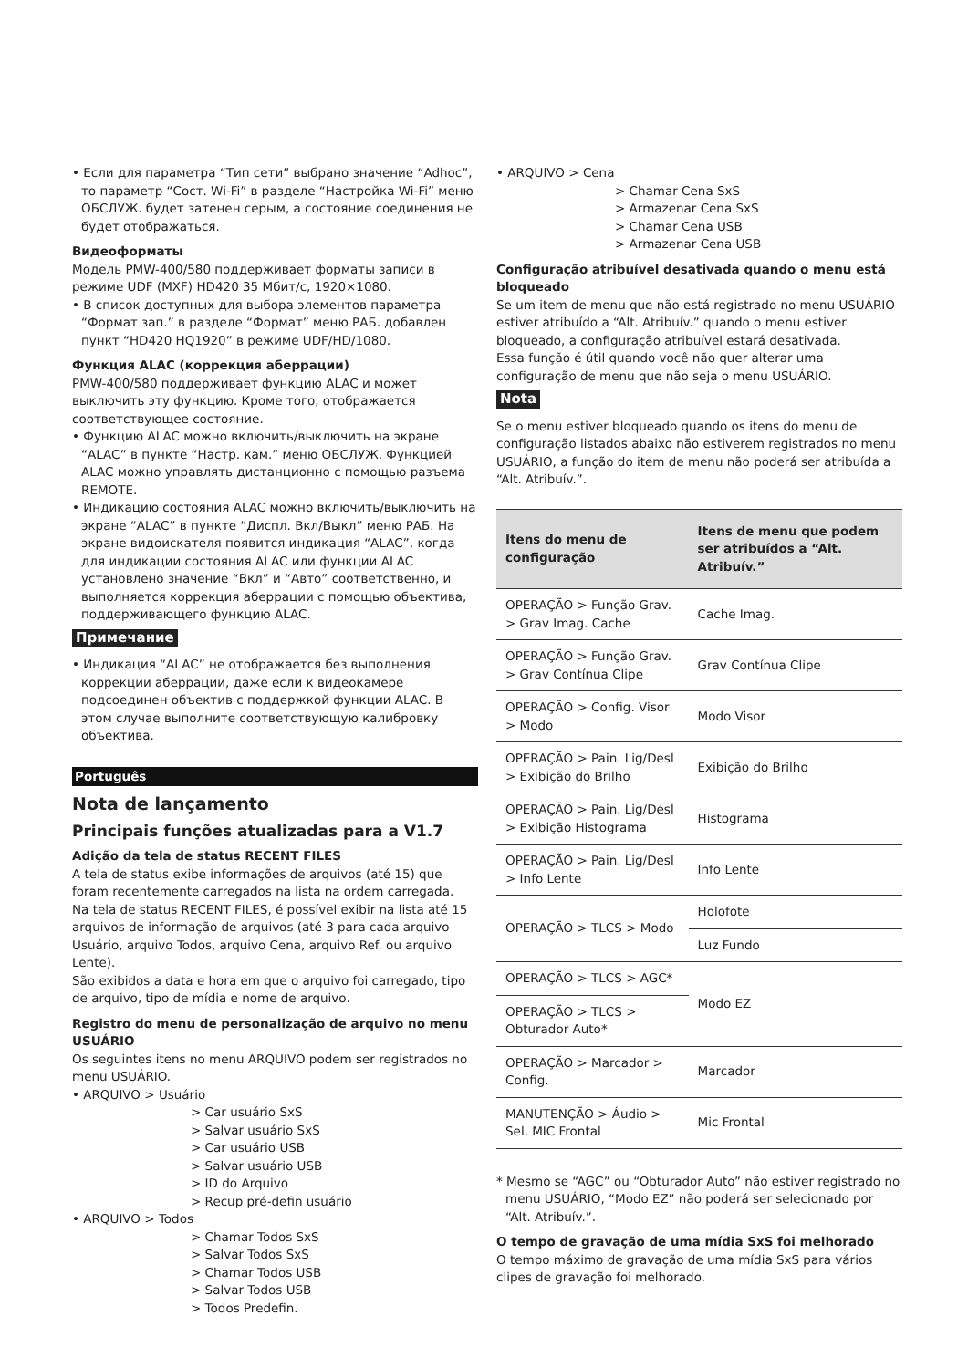• Если для параметра “Тип сети” выбрано значение “Adhoc”, то параметр “Сост. Wi-Fi” в разделе “Настройка Wi-Fi” меню ОБСЛУЖ. будет затенен серым, а состояние соединения не будет отображаться.
Видеоформаты
Модель PMW-400/580 поддерживает форматы записи в режиме UDF (MXF) HD420 35 Мбит/с, 1920×1080.
• В список доступных для выбора элементов параметра “Формат зап.” в разделе “Формат” меню РАБ. добавлен пункт “HD420 HQ1920” в режиме UDF/HD/1080.
Функция ALAC (коррекция аберрации)
PMW-400/580 поддерживает функцию ALAC и может выключить эту функцию. Кроме того, отображается соответствующее состояние.
• Функцию ALAC можно включить/выключить на экране “ALAC” в пункте “Настр. кам.” меню ОБСЛУЖ. Функцией ALAC можно управлять дистанционно с помощью разъема REMOTE.
• Индикацию состояния ALAC можно включить/выключить на экране “ALAC” в пункте “Диспл. Вкл/Выкл” меню РАБ. На экране видоискателя появится индикация “ALAC”, когда для индикации состояния ALAC или функции ALAC установлено значение “Вкл” и “Авто” соответственно, и выполняется коррекция аберрации с помощью объектива, поддерживающего функцию ALAC.
Примечание
• Индикация “ALAC” не отображается без выполнения коррекции аберрации, даже если к видеокамере подсоединен объектив с поддержкой функции ALAC. В этом случае выполните соответствующую калибровку объектива.
Português
Nota de lançamento
Principais funções atualizadas para a V1.7
Adição da tela de status RECENT FILES
A tela de status exibe informações de arquivos (até 15) que foram recentemente carregados na lista na ordem carregada.
Na tela de status RECENT FILES, é possível exibir na lista até 15 arquivos de informação de arquivos (até 3 para cada arquivo Usuário, arquivo Todos, arquivo Cena, arquivo Ref. ou arquivo Lente).
São exibidos a data e hora em que o arquivo foi carregado, tipo de arquivo, tipo de mídia e nome de arquivo.
Registro do menu de personalização de arquivo no menu USUÁRIO
Os seguintes itens no menu ARQUIVO podem ser registrados no menu USUÁRIO.
• ARQUIVO > Usuário
> Car usuário SxS
> Salvar usuário SxS
> Car usuário USB
> Salvar usuário USB
> ID do Arquivo
> Recup pré-defin usuário
• ARQUIVO > Todos
> Chamar Todos SxS
> Salvar Todos SxS
> Chamar Todos USB
> Salvar Todos USB
> Todos Predefin.
• ARQUIVO > Cena
> Chamar Cena SxS
> Armazenar Cena SxS
> Chamar Cena USB
> Armazenar Cena USB
Configuração atribuível desativada quando o menu está bloqueado
Se um item de menu que não está registrado no menu USUÁRIO estiver atribuído a “Alt. Atribuív.” quando o menu estiver bloqueado, a configuração atribuível estará desativada.
Essa função é útil quando você não quer alterar uma configuração de menu que não seja o menu USUÁRIO.
Nota
Se o menu estiver bloqueado quando os itens do menu de configuração listados abaixo não estiverem registrados no menu USUÁRIO, a função do item de menu não poderá ser atribuída a “Alt. Atribuív.”.
| Itens do menu de configuração | Itens de menu que podem ser atribuídos a “Alt. Atribuív.” |
| --- | --- |
| OPERAÇÃO > Função Grav. > Grav Imag. Cache | Cache Imag. |
| OPERAÇÃO > Função Grav. > Grav Contínua Clipe | Grav Contínua Clipe |
| OPERAÇÃO > Config. Visor > Modo | Modo Visor |
| OPERAÇÃO > Pain. Lig/Desl > Exibição do Brilho | Exibição do Brilho |
| OPERAÇÃO > Pain. Lig/Desl > Exibição Histograma | Histograma |
| OPERAÇÃO > Pain. Lig/Desl > Info Lente | Info Lente |
| OPERAÇÃO > TLCS > Modo | Holofote |
| | Luz Fundo |
| OPERAÇÃO > TLCS > AGC* | Modo EZ |
| OPERAÇÃO > TLCS > Obturador Auto* | |
| OPERAÇÃO > Marcador > Config. | Marcador |
| MANUTENÇÃO > Áudio > Sel. MIC Frontal | Mic Frontal |
* Mesmo se “AGC” ou “Obturador Auto” não estiver registrado no menu USUÁRIO, “Modo EZ” não poderá ser selecionado por “Alt. Atribuív.”.
O tempo de gravação de uma mídia SxS foi melhorado
O tempo máximo de gravação de uma mídia SxS para vários clipes de gravação foi melhorado.